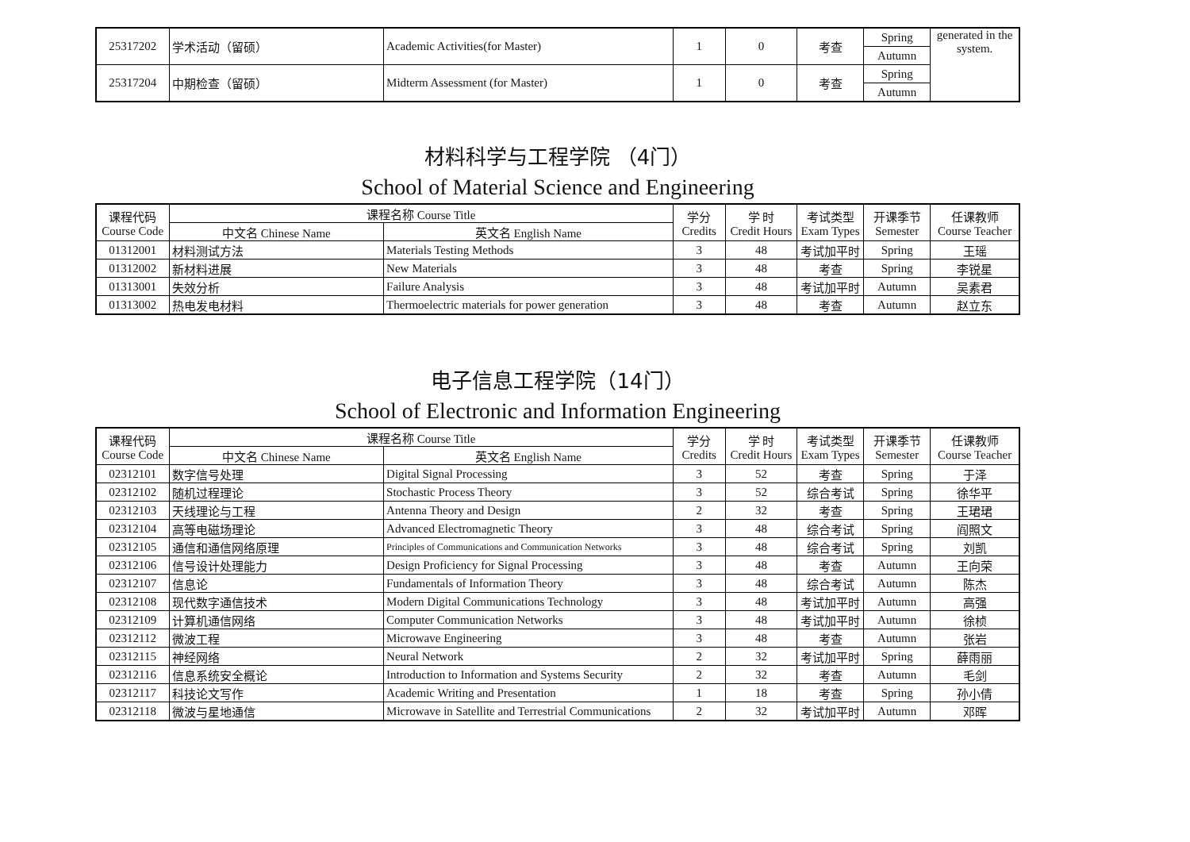| 25317202 | 学术活动（留硕） | Academic Activities(for Master) | 1 | 0 | 考查 | Spring | generated in the system. |
| | | | | | | Autumn | |
| 25317204 | 中期检查（留硕） | Midterm Assessment (for Master) | 1 | 0 | 考查 | Spring | |
| | | | | | | Autumn | |
材料科学与工程学院 （4门）
School of Material Science and Engineering
| 课程代码 Course Code | 课程名称 Course Title | | 学分 Credits | 学 时 Credit Hours | 考试类型 Exam Types | 开课季节 Semester | 任课教师 Course Teacher |
| --- | --- | --- | --- | --- | --- | --- | --- |
| | 中文名 Chinese Name | 英文名 English Name | | | | | |
| 01312001 | 材料测试方法 | Materials Testing Methods | 3 | 48 | 考试加平时 | Spring | 王瑶 |
| 01312002 | 新材料进展 | New Materials | 3 | 48 | 考查 | Spring | 李锐星 |
| 01313001 | 失效分析 | Failure Analysis | 3 | 48 | 考试加平时 | Autumn | 吴素君 |
| 01313002 | 热电发电材料 | Thermoelectric materials for power generation | 3 | 48 | 考查 | Autumn | 赵立东 |
电子信息工程学院（14门）
School of Electronic and Information Engineering
| 课程代码 Course Code | 课程名称 Course Title | | 学分 Credits | 学 时 Credit Hours | 考试类型 Exam Types | 开课季节 Semester | 任课教师 Course Teacher |
| --- | --- | --- | --- | --- | --- | --- | --- |
| | 中文名 Chinese Name | 英文名 English Name | | | | | |
| 02312101 | 数字信号处理 | Digital Signal Processing | 3 | 52 | 考查 | Spring | 于泽 |
| 02312102 | 随机过程理论 | Stochastic Process Theory | 3 | 52 | 综合考试 | Spring | 徐华平 |
| 02312103 | 天线理论与工程 | Antenna Theory and Design | 2 | 32 | 考查 | Spring | 王珺珺 |
| 02312104 | 高等电磁场理论 | Advanced Electromagnetic Theory | 3 | 48 | 综合考试 | Spring | 阎照文 |
| 02312105 | 通信和通信网络原理 | Principles of Communications and Communication Networks | 3 | 48 | 综合考试 | Spring | 刘凯 |
| 02312106 | 信号设计处理能力 | Design Proficiency for Signal Processing | 3 | 48 | 考查 | Autumn | 王向荣 |
| 02312107 | 信息论 | Fundamentals of Information Theory | 3 | 48 | 综合考试 | Autumn | 陈杰 |
| 02312108 | 现代数字通信技术 | Modern Digital Communications Technology | 3 | 48 | 考试加平时 | Autumn | 高强 |
| 02312109 | 计算机通信网络 | Computer Communication Networks | 3 | 48 | 考试加平时 | Autumn | 徐桢 |
| 02312112 | 微波工程 | Microwave Engineering | 3 | 48 | 考查 | Autumn | 张岩 |
| 02312115 | 神经网络 | Neural Network | 2 | 32 | 考试加平时 | Spring | 薛雨丽 |
| 02312116 | 信息系统安全概论 | Introduction to Information and Systems Security | 2 | 32 | 考查 | Autumn | 毛剑 |
| 02312117 | 科技论文写作 | Academic Writing and Presentation | 1 | 18 | 考查 | Spring | 孙小倩 |
| 02312118 | 微波与星地通信 | Microwave in Satellite and Terrestrial Communications | 2 | 32 | 考试加平时 | Autumn | 邓晖 |